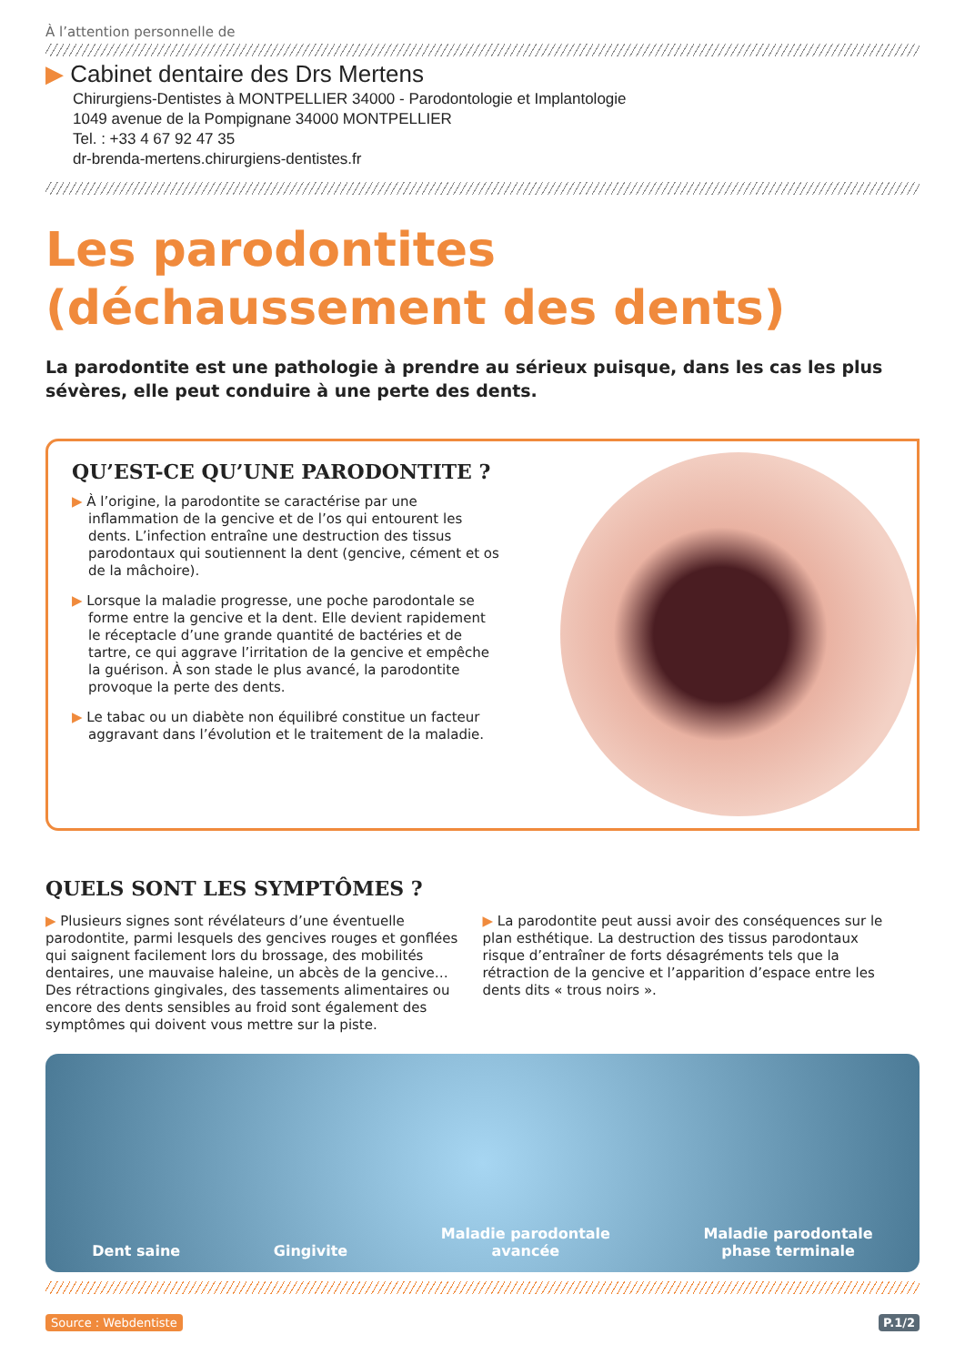À l’attention personnelle de
▶ Cabinet dentaire des Drs Mertens
Chirurgiens-Dentistes à MONTPELLIER 34000 - Parodontologie et Implantologie
1049 avenue de la Pompignane 34000 MONTPELLIER
Tel. : +33 4 67 92 47 35
dr-brenda-mertens.chirurgiens-dentistes.fr
Les parodontites
(déchaussement des dents)
La parodontite est une pathologie à prendre au sérieux puisque, dans les cas les plus sévères, elle peut conduire à une perte des dents.
QU’EST-CE QU’UNE PARODONTITE ?
▶ À l’origine, la parodontite se caractérise par une inflammation de la gencive et de l’os qui entourent les dents. L’infection entraîne une destruction des tissus parodontaux qui soutiennent la dent (gencive, cément et os de la mâchoire).
▶ Lorsque la maladie progresse, une poche parodontale se forme entre la gencive et la dent. Elle devient rapidement le réceptacle d’une grande quantité de bactéries et de tartre, ce qui aggrave l’irritation de la gencive et empêche la guérison. À son stade le plus avancé, la parodontite provoque la perte des dents.
▶ Le tabac ou un diabète non équilibré constitue un facteur aggravant dans l’évolution et le traitement de la maladie.
QUELS SONT LES SYMPTÔMES ?
▶ Plusieurs signes sont révélateurs d’une éventuelle parodontite, parmi lesquels des gencives rouges et gonflées qui saignent facilement lors du brossage, des mobilités dentaires, une mauvaise haleine, un abcès de la gencive… Des rétractions gingivales, des tassements alimentaires ou encore des dents sensibles au froid sont également des symptômes qui doivent vous mettre sur la piste.
▶ La parodontite peut aussi avoir des conséquences sur le plan esthétique. La destruction des tissus parodontaux risque d’entraîner de forts désagréments tels que la rétraction de la gencive et l’apparition d’espace entre les dents dits « trous noirs ».
Dent saine Gingivite Maladie parodontale
avancée Maladie parodontale
phase terminale
Source : Webdentiste P.1/2